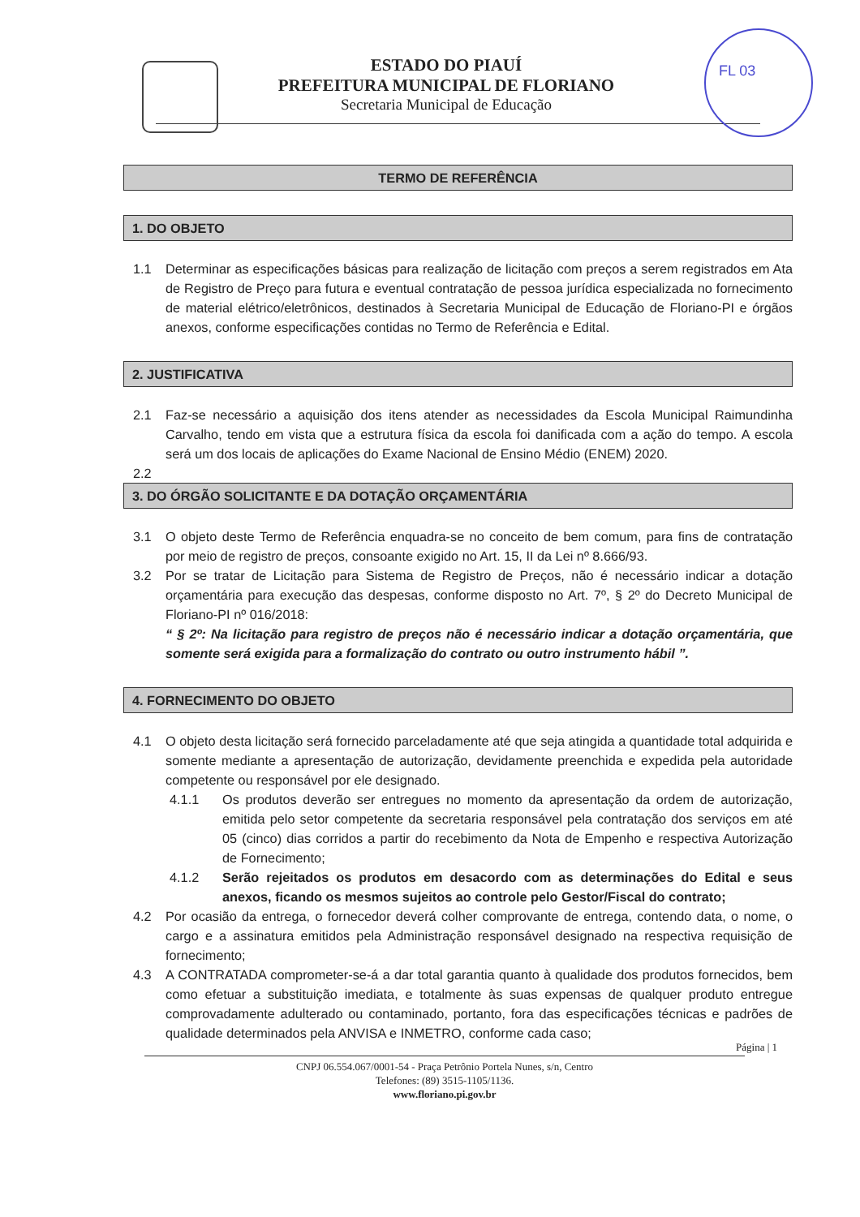FL 03
ESTADO DO PIAUÍ
PREFEITURA MUNICIPAL DE FLORIANO
Secretaria Municipal de Educação
TERMO DE REFERÊNCIA
1. DO OBJETO
1.1 Determinar as especificações básicas para realização de licitação com preços a serem registrados em Ata de Registro de Preço para futura e eventual contratação de pessoa jurídica especializada no fornecimento de material elétrico/eletrônicos, destinados à Secretaria Municipal de Educação de Floriano-PI e órgãos anexos, conforme especificações contidas no Termo de Referência e Edital.
2. JUSTIFICATIVA
2.1 Faz-se necessário a aquisição dos itens atender as necessidades da Escola Municipal Raimundinha Carvalho, tendo em vista que a estrutura física da escola foi danificada com a ação do tempo. A escola será um dos locais de aplicações do Exame Nacional de Ensino Médio (ENEM) 2020.
2.2
3. DO ÓRGÃO SOLICITANTE E DA DOTAÇÃO ORÇAMENTÁRIA
3.1 O objeto deste Termo de Referência enquadra-se no conceito de bem comum, para fins de contratação por meio de registro de preços, consoante exigido no Art. 15, II da Lei nº 8.666/93.
3.2 Por se tratar de Licitação para Sistema de Registro de Preços, não é necessário indicar a dotação orçamentária para execução das despesas, conforme disposto no Art. 7º, § 2º do Decreto Municipal de Floriano-PI nº 016/2018:
“ § 2º: Na licitação para registro de preços não é necessário indicar a dotação orçamentária, que somente será exigida para a formalização do contrato ou outro instrumento hábil ”.
4. FORNECIMENTO DO OBJETO
4.1 O objeto desta licitação será fornecido parceladamente até que seja atingida a quantidade total adquirida e somente mediante a apresentação de autorização, devidamente preenchida e expedida pela autoridade competente ou responsável por ele designado.
4.1.1 Os produtos deverão ser entregues no momento da apresentação da ordem de autorização, emitida pelo setor competente da secretaria responsável pela contratação dos serviços em até 05 (cinco) dias corridos a partir do recebimento da Nota de Empenho e respectiva Autorização de Fornecimento;
4.1.2 Serão rejeitados os produtos em desacordo com as determinações do Edital e seus anexos, ficando os mesmos sujeitos ao controle pelo Gestor/Fiscal do contrato;
4.2 Por ocasião da entrega, o fornecedor deverá colher comprovante de entrega, contendo data, o nome, o cargo e a assinatura emitidos pela Administração responsável designado na respectiva requisição de fornecimento;
4.3 A CONTRATADA comprometer-se-á a dar total garantia quanto à qualidade dos produtos fornecidos, bem como efetuar a substituição imediata, e totalmente às suas expensas de qualquer produto entregue comprovadamente adulterado ou contaminado, portanto, fora das especificações técnicas e padrões de qualidade determinados pela ANVISA e INMETRO, conforme cada caso;
Página | 1
CNPJ 06.554.067/0001-54 - Praça Petrônio Portela Nunes, s/n, Centro
Telefones: (89) 3515-1105/1136.
www.floriano.pi.gov.br